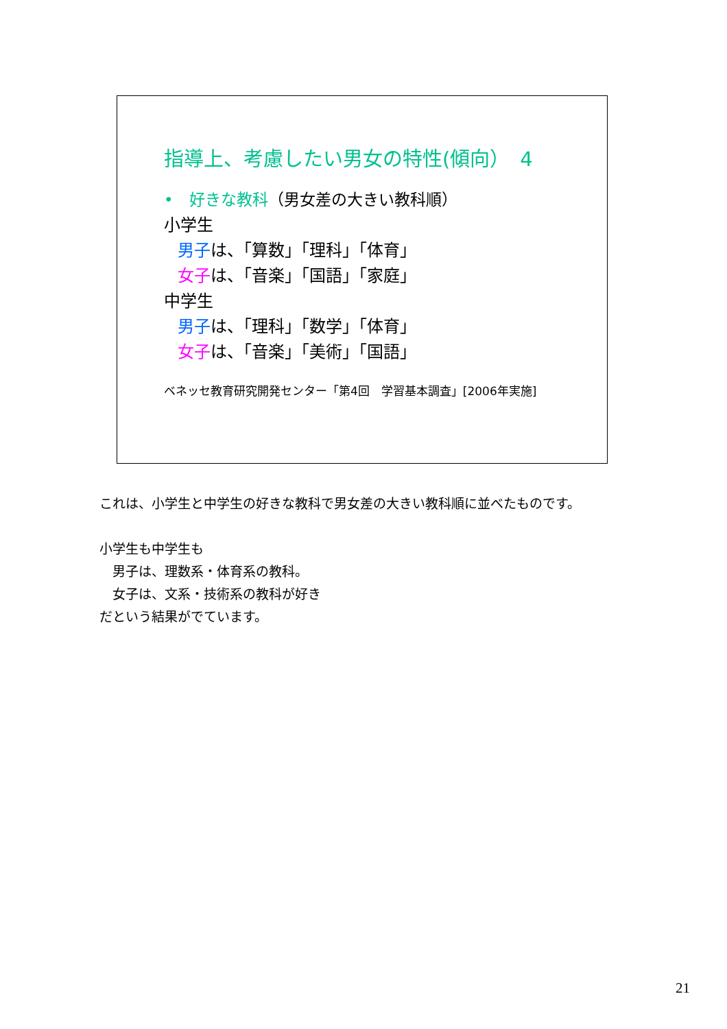指導上、考慮したい男女の特性(傾向）　4
•　好きな教科（男女差の大きい教科順）
小学生
男子は、「算数」「理科」「体育」
女子は、「音楽」「国語」「家庭」
中学生
男子は、「理科」「数学」「体育」
女子は、「音楽」「美術」「国語」
ベネッセ教育研究開発センター「第4回　学習基本調査」[2006年実施]
これは、小学生と中学生の好きな教科で男女差の大きい教科順に並べたものです。
小学生も中学生も
　男子は、理数系・体育系の教科。
　女子は、文系・技術系の教科が好き
だという結果がでています。
21